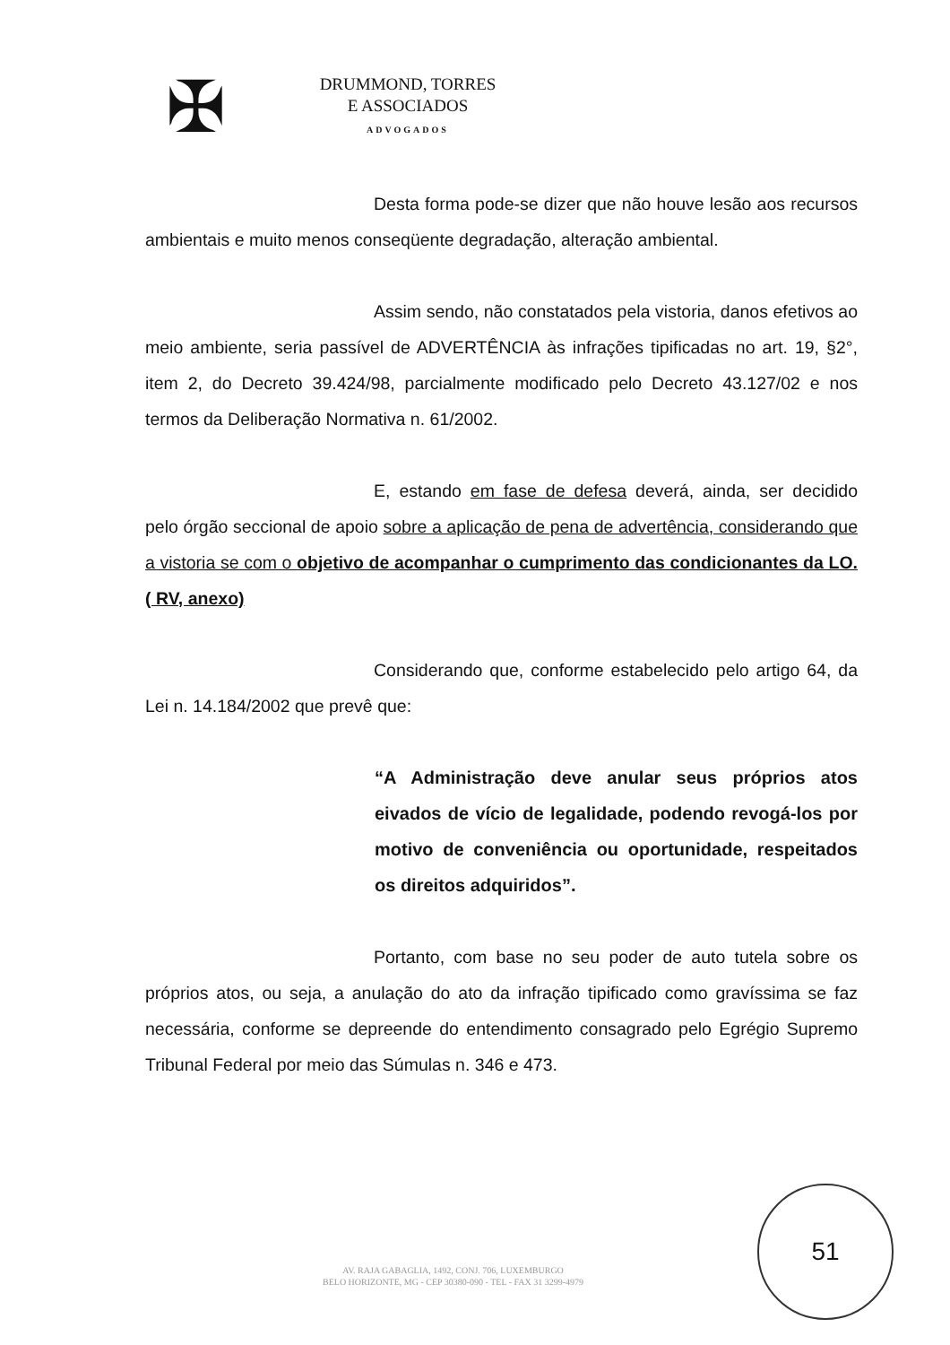✠
DRUMMOND, TORRES
E ASSOCIADOS
ADVOGADOS
Desta forma pode-se dizer que não houve lesão aos recursos ambientais e muito menos conseqüente degradação, alteração ambiental.
Assim sendo, não constatados pela vistoria, danos efetivos ao meio ambiente, seria passível de ADVERTÊNCIA às infrações tipificadas no art. 19, §2°, item 2, do Decreto 39.424/98, parcialmente modificado pelo Decreto 43.127/02 e nos termos da Deliberação Normativa n. 61/2002.
E, estando em fase de defesa deverá, ainda, ser decidido pelo órgão seccional de apoio sobre a aplicação de pena de advertência, considerando que a vistoria se com o objetivo de acompanhar o cumprimento das condicionantes da LO. ( RV, anexo)
Considerando que, conforme estabelecido pelo artigo 64, da Lei n. 14.184/2002 que prevê que:
“A Administração deve anular seus próprios atos eivados de vício de legalidade, podendo revogá-los por motivo de conveniência ou oportunidade, respeitados os direitos adquiridos”.
Portanto, com base no seu poder de auto tutela sobre os próprios atos, ou seja, a anulação do ato da infração tipificado como gravíssima se faz necessária, conforme se depreende do entendimento consagrado pelo Egrégio Supremo Tribunal Federal por meio das Súmulas n. 346 e 473.
AV. RAJA GABAGLIA, 1492, CONJ. 706, LUXEMBURGO
BELO HORIZONTE, MG - CEP 30380-090 - TEL - FAX 31 3299-4979
51